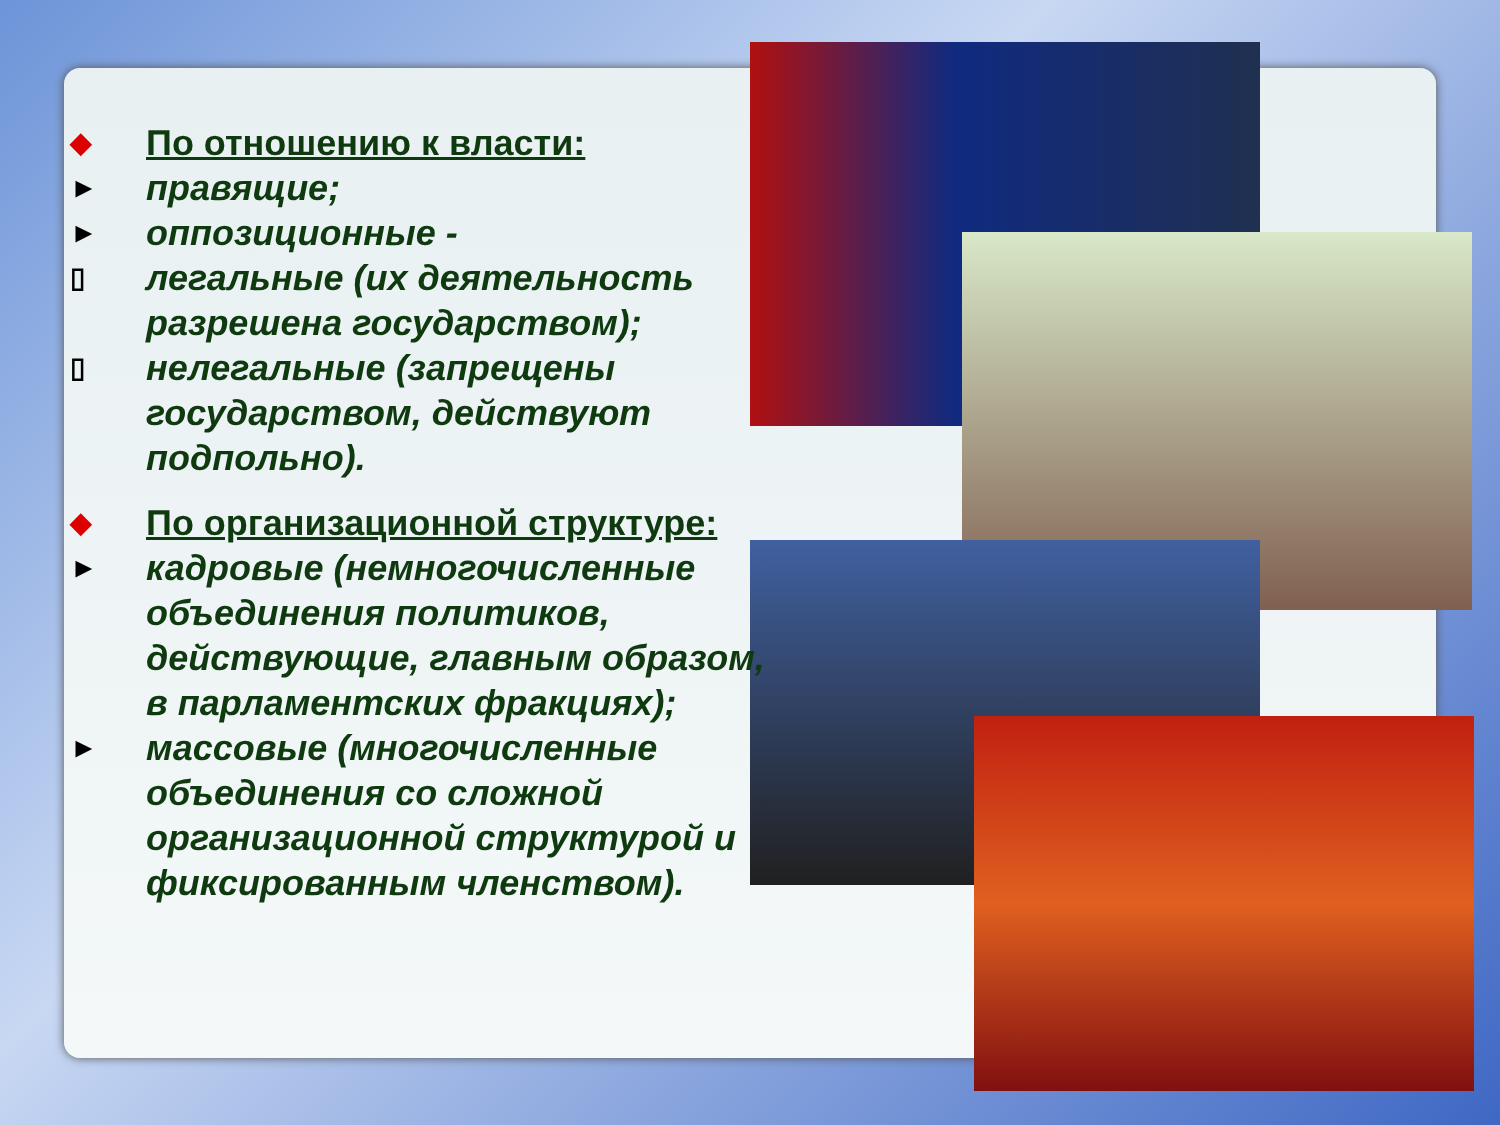◆ По отношению к власти:
► правящие;
► оппозиционные -
▯ легальные (их деятельность разрешена государством);
▯ нелегальные (запрещены государством, действуют подпольно).
◆ По организационной структуре:
► кадровые (немногочисленные объединения политиков, действующие, главным образом, в парламентских фракциях);
► массовые (многочисленные объединения со сложной организационной структурой и фиксированным членством).